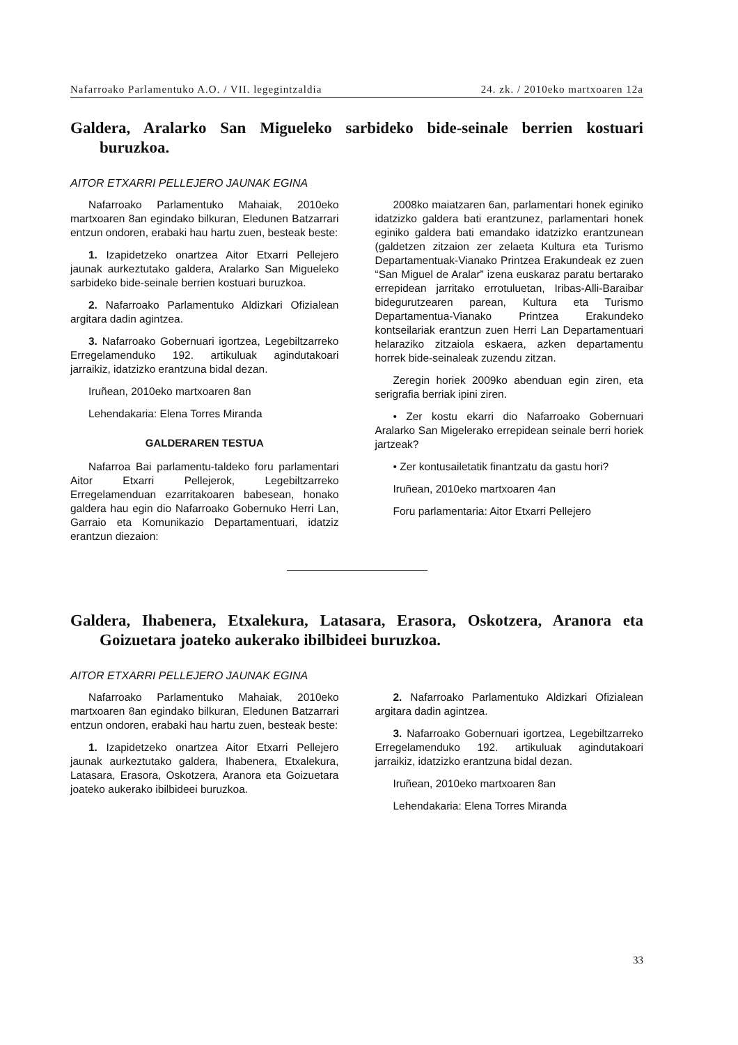Nafarroako Parlamentuko A.O. / VII. legegintzaldia 24. zk. / 2010eko martxoaren 12a
Galdera, Aralarko San Migueleko sarbideko bide-seinale berrien kostuari buruzkoa.
AITOR ETXARRI PELLEJERO JAUNAK EGINA
Nafarroako Parlamentuko Mahaiak, 2010eko martxoaren 8an egindako bilkuran, Eledunen Batzarrari entzun ondoren, erabaki hau hartu zuen, besteak beste:
1. Izapidetzeko onartzea Aitor Etxarri Pellejero jaunak aurkeztutako galdera, Aralarko San Migueleko sarbideko bide-seinale berrien kostuari buruzkoa.
2. Nafarroako Parlamentuko Aldizkari Ofizialean argitara dadin agintzea.
3. Nafarroako Gobernuari igortzea, Legebiltzarreko Erregelamenduko 192. artikuluak agindutakoari jarraikiz, idatzizko erantzuna bidal dezan.
Iruñean, 2010eko martxoaren 8an
Lehendakaria: Elena Torres Miranda
GALDERAREN TESTUA
Nafarroa Bai parlamentu-taldeko foru parlamentari Aitor Etxarri Pellejerok, Legebiltzarreko Erregelamenduan ezarritakoaren babesean, honako galdera hau egin dio Nafarroako Gobernuko Herri Lan, Garraio eta Komunikazio Departamentuari, idatziz erantzun diezaion:
2008ko maiatzaren 6an, parlamentari honek eginiko idatzizko galdera bati erantzunez, parlamentari honek eginiko galdera bati emandako idatzizko erantzunean (galdetzen zitzaion zer zelaeta Kultura eta Turismo Departamentuak-Vianako Printzea Erakundeak ez zuen “San Miguel de Aralar” izena euskaraz paratu bertarako errepidean jarritako errotuluetan, Iribas-Alli-Baraibar bidegurutzearen parean, Kultura eta Turismo Departamentua-Vianako Printzea Erakundeko kontseilariak erantzun zuen Herri Lan Departamentuari helaraziko zitzaiola eskaera, azken departamentu horrek bide-seinaleak zuzendu zitzan.
Zeregin horiek 2009ko abenduan egin ziren, eta serigrafia berriak ipini ziren.
• Zer kostu ekarri dio Nafarroako Gobernuari Aralarko San Migelerako errepidean seinale berri horiek jartzeak?
• Zer kontusailetatik finantzatu da gastu hori?
Iruñean, 2010eko martxoaren 4an
Foru parlamentaria: Aitor Etxarri Pellejero
Galdera, Ihabenera, Etxalekura, Latasara, Erasora, Oskotzera, Aranora eta Goizuetara joateko aukerako ibilbideei buruzkoa.
AITOR ETXARRI PELLEJERO JAUNAK EGINA
Nafarroako Parlamentuko Mahaiak, 2010eko martxoaren 8an egindako bilkuran, Eledunen Batzarrari entzun ondoren, erabaki hau hartu zuen, besteak beste:
1. Izapidetzeko onartzea Aitor Etxarri Pellejero jaunak aurkeztutako galdera, Ihabenera, Etxalekura, Latasara, Erasora, Oskotzera, Aranora eta Goizuetara joateko aukerako ibilbideei buruzkoa.
2. Nafarroako Parlamentuko Aldizkari Ofizialean argitara dadin agintzea.
3. Nafarroako Gobernuari igortzea, Legebiltzarreko Erregelamenduko 192. artikuluak agindutakoari jarraikiz, idatzizko erantzuna bidal dezan.
Iruñean, 2010eko martxoaren 8an
Lehendakaria: Elena Torres Miranda
33